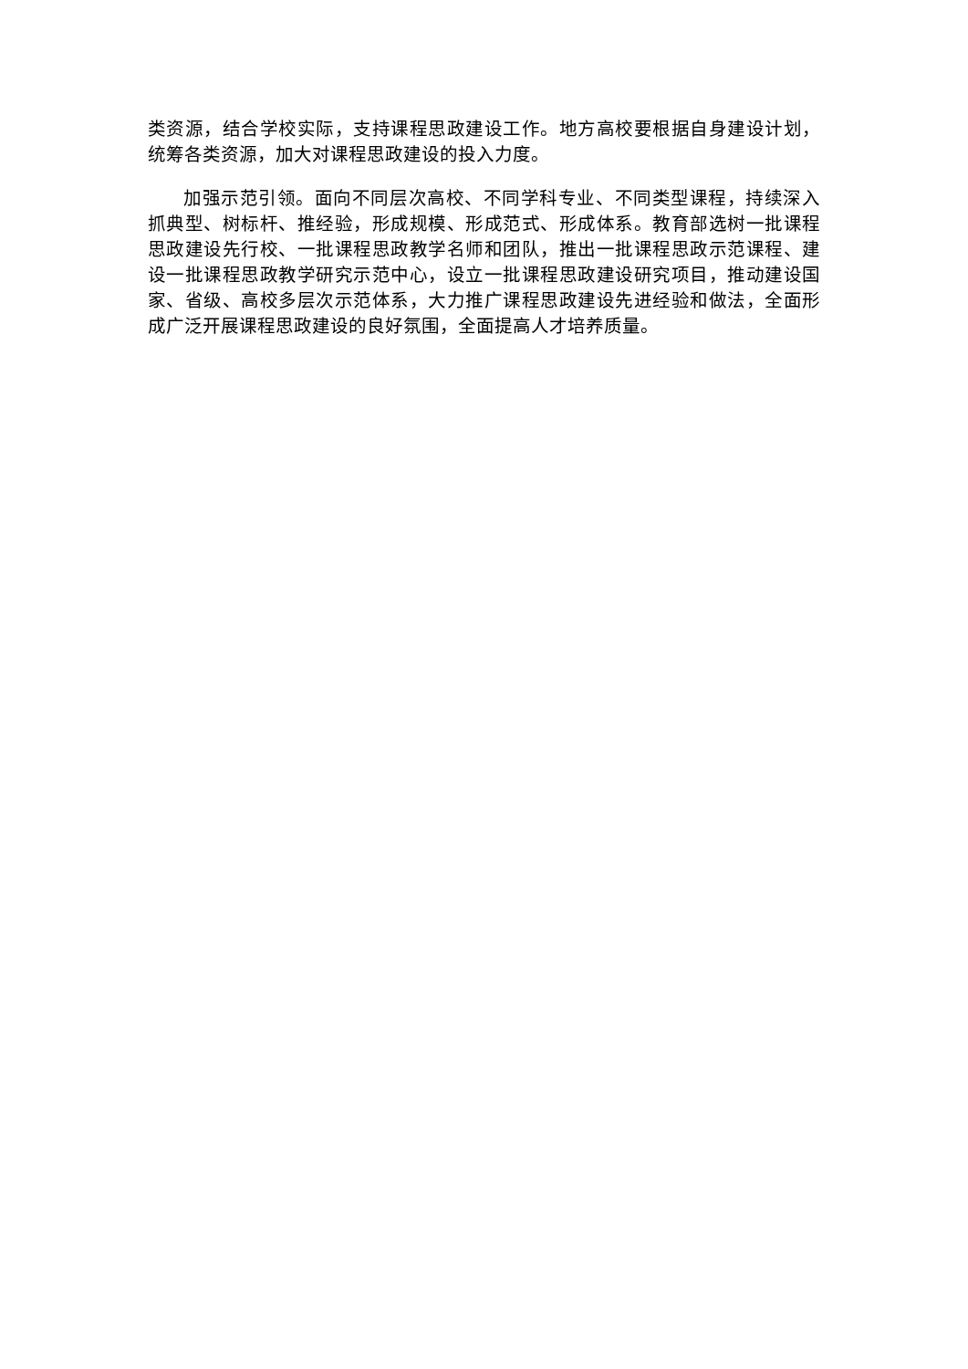类资源，结合学校实际，支持课程思政建设工作。地方高校要根据自身建设计划，统筹各类资源，加大对课程思政建设的投入力度。
加强示范引领。面向不同层次高校、不同学科专业、不同类型课程，持续深入抓典型、树标杆、推经验，形成规模、形成范式、形成体系。教育部选树一批课程思政建设先行校、一批课程思政教学名师和团队，推出一批课程思政示范课程、建设一批课程思政教学研究示范中心，设立一批课程思政建设研究项目，推动建设国家、省级、高校多层次示范体系，大力推广课程思政建设先进经验和做法，全面形成广泛开展课程思政建设的良好氛围，全面提高人才培养质量。